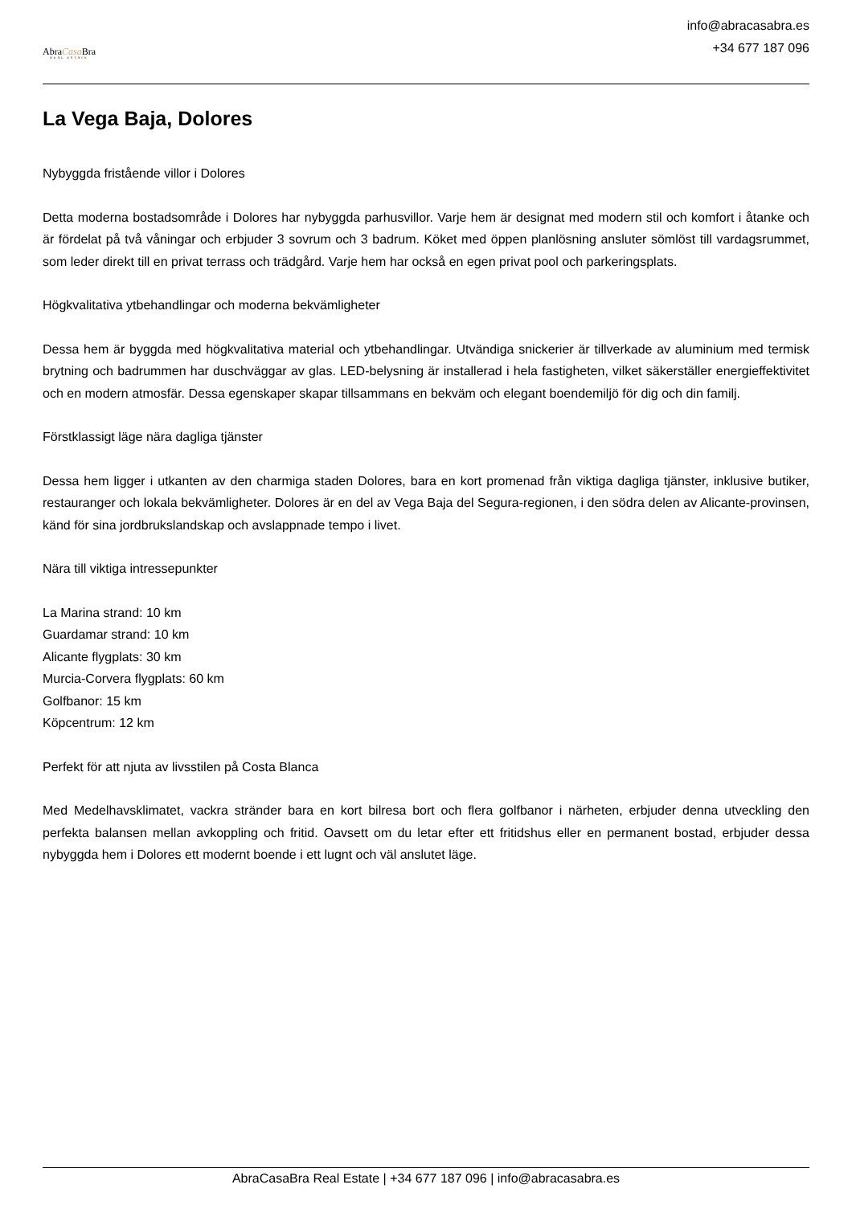AbraCasa Bra
REAL ESTATE
info@abracasabra.es
+34 677 187 096
La Vega Baja, Dolores
Nybyggda fristående villor i Dolores
Detta moderna bostadsområde i Dolores har nybyggda parhusvillor. Varje hem är designat med modern stil och komfort i åtanke och är fördelat på två våningar och erbjuder 3 sovrum och 3 badrum. Köket med öppen planlösning ansluter sömlöst till vardagsrummet, som leder direkt till en privat terrass och trädgård. Varje hem har också en egen privat pool och parkeringsplats.
Högkvalitativa ytbehandlingar och moderna bekvämligheter
Dessa hem är byggda med högkvalitativa material och ytbehandlingar. Utvändiga snickerier är tillverkade av aluminium med termisk brytning och badrummen har duschväggar av glas. LED-belysning är installerad i hela fastigheten, vilket säkerställer energieffektivitet och en modern atmosfär. Dessa egenskaper skapar tillsammans en bekväm och elegant boendemiljö för dig och din familj.
Förstklassigt läge nära dagliga tjänster
Dessa hem ligger i utkanten av den charmiga staden Dolores, bara en kort promenad från viktiga dagliga tjänster, inklusive butiker, restauranger och lokala bekvämligheter. Dolores är en del av Vega Baja del Segura-regionen, i den södra delen av Alicante-provinsen, känd för sina jordbrukslandskap och avslappnade tempo i livet.
Nära till viktiga intressepunkter
La Marina strand: 10 km
Guardamar strand: 10 km
Alicante flygplats: 30 km
Murcia-Corvera flygplats: 60 km
Golfbanor: 15 km
Köpcentrum: 12 km
Perfekt för att njuta av livsstilen på Costa Blanca
Med Medelhavsklimatet, vackra stränder bara en kort bilresa bort och flera golfbanor i närheten, erbjuder denna utveckling den perfekta balansen mellan avkoppling och fritid. Oavsett om du letar efter ett fritidshus eller en permanent bostad, erbjuder dessa nybyggda hem i Dolores ett modernt boende i ett lugnt och väl anslutet läge.
AbraCasaBra Real Estate | +34 677 187 096 | info@abracasabra.es